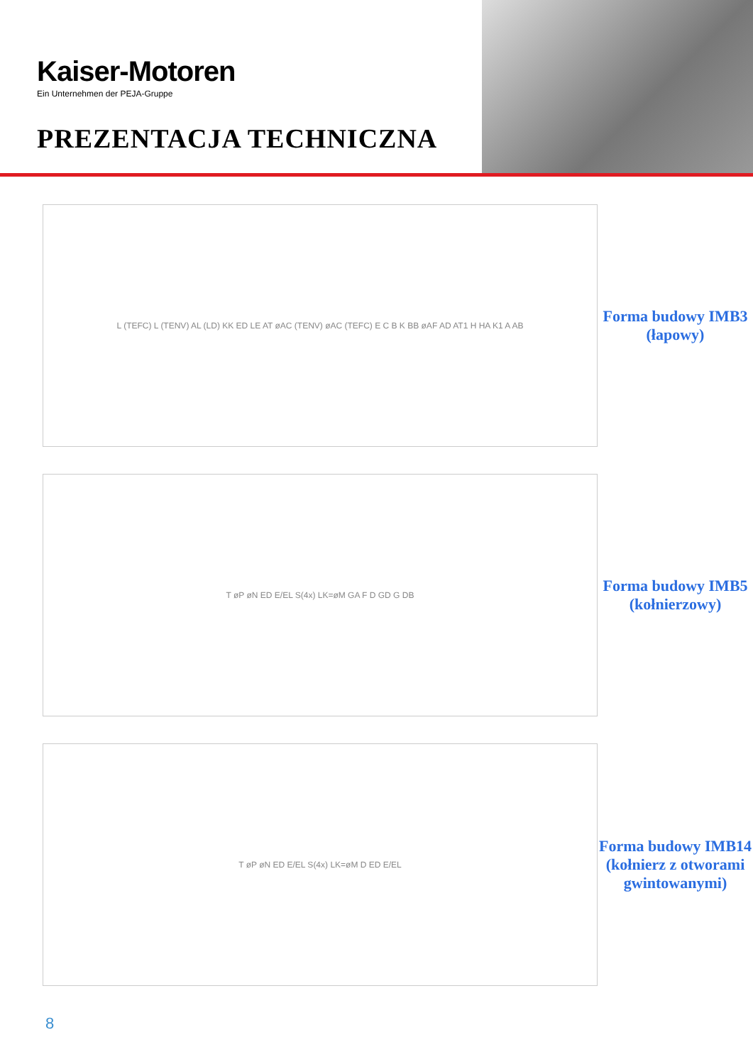Kaiser-Motoren
Ein Unternehmen der PEJA-Gruppe
PREZENTACJA TECHNICZNA
L (TEFC) L (TENV) AL (LD) KK ED LE AT øAC (TENV) øAC (TEFC) E C B K BB øAF AD AT1 H HA K1 A AB
Forma budowy IMB3
(łapowy)
T øP øN ED E/EL S(4x) LK=øM GA F D GD G DB
Forma budowy IMB5
(kołnierzowy)
T øP øN ED E/EL S(4x) LK=øM D ED E/EL
Forma budowy IMB14
(kołnierz z otworami
gwintowanymi)
8